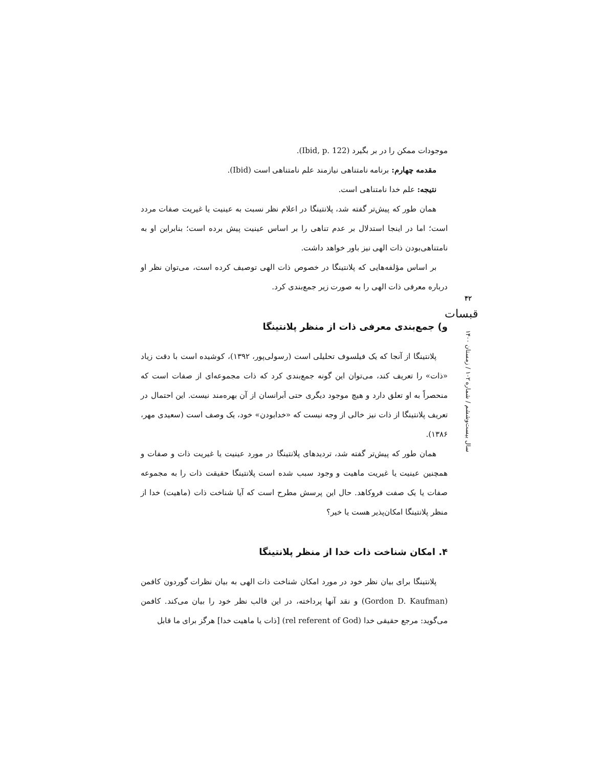موجودات ممکن را در بر بگیرد (Ibid, p. 122).
مقدمه چهارم: برنامه نامتناهی نیازمند علم نامتناهی است (Ibid).
نتیجه: علم خدا نامتناهی است.
همان طور که پیش‌تر گفته شد، پلانتینگا در اعلام نظر نسبت به عینیت یا غیریت صفات مردد است؛ اما در اینجا استدلال بر عدم تناهی را بر اساس عینیت پیش برده است؛ بنابراین او به نامتناهی‌بودن ذات الهی نیز باور خواهد داشت.
بر اساس مؤلفه‌هایی که پلانتینگا در خصوص ذات الهی توصیف کرده است، می‌توان نظر او درباره معرفی ذات الهی را به صورت زیر جمع‌بندی کرد.
و) جمع‌بندی معرفی ذات از منظر پلانتینگا
پلانتینگا از آنجا که یک فیلسوف تحلیلی است (رسولی‌پور، ۱۳۹۲)، کوشیده است با دقت زیاد «ذات» را تعریف کند، می‌توان این گونه جمع‌بندی کرد که ذات مجموعه‌ای از صفات است که منحصراً به او تعلق دارد و هیچ موجود دیگری حتی اَبرانسان از آن بهره‌مند نیست. این احتمال در تعریف پلانتینگا از ذات نیز خالی از وجه نیست که «خدابودن» خود، یک وصف است (سعیدی مهر، ۱۳۸۶).
همان طور که پیش‌تر گفته شد، تردیدهای پلانتینگا در مورد عینیت یا غیریت ذات و صفات و همچنین عینیت یا غیریت ماهیت و وجود سبب شده است پلانتینگا حقیقت ذات را به مجموعه صفات یا یک صفت فروکاهد. حال این پرسش مطرح است که آیا شناخت ذات (ماهیت) خدا از منظر پلانتینگا امکان‌پذیر هست یا خیر؟
۴. امکان شناخت ذات خدا از منظر پلانتینگا
پلانتینگا برای بیان نظر خود در مورد امکان شناخت ذات الهی به بیان نظرات گوردون کافمن (Gordon D. Kaufman) و نقد آنها پرداخته، در این قالب نظر خود را بیان می‌کند. کافمن می‌گوید: مرجع حقیقی خدا (rel referent of God) [ذات یا ماهیت خدا] هرگز برای ما قابل
۴۲
قبسات
سال بیست‌وششم / شماره ۱۰۲ / زمستان ۱۴۰۰